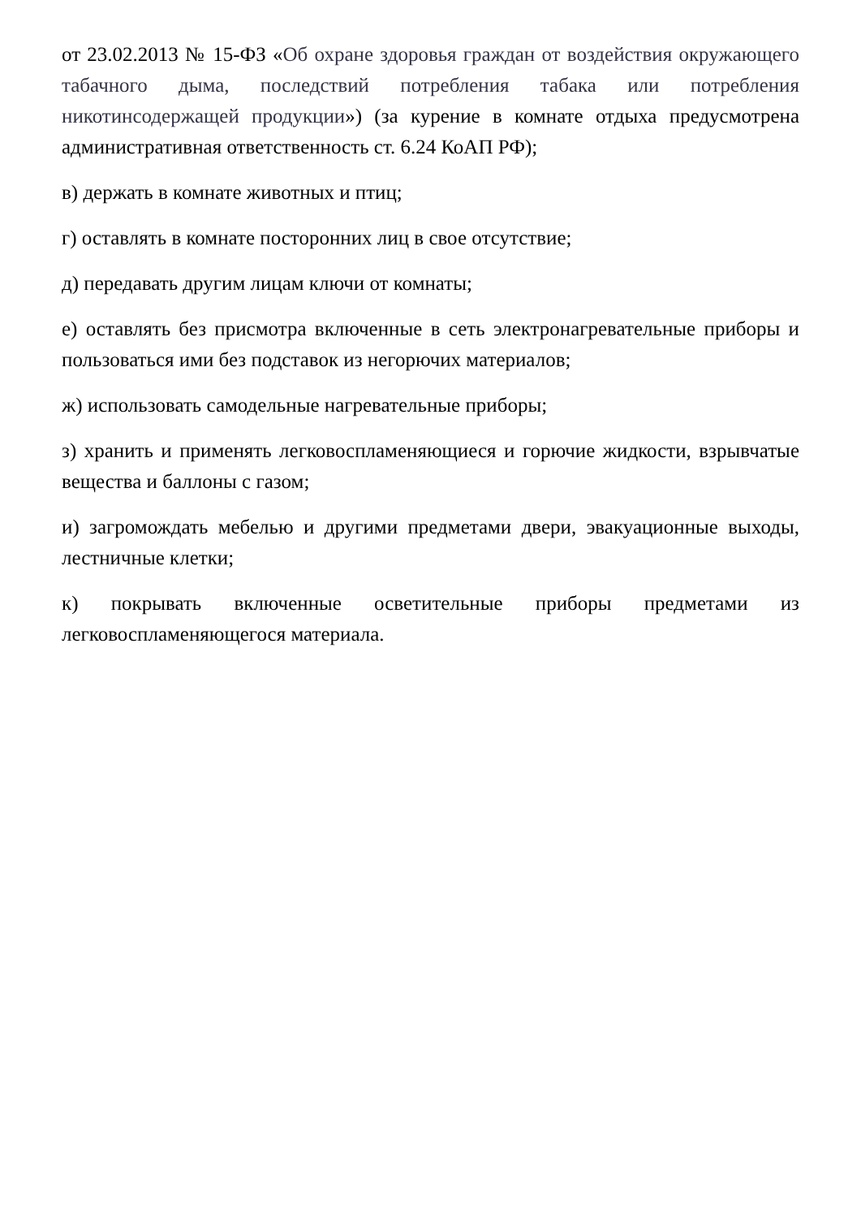от 23.02.2013 № 15-ФЗ «Об охране здоровья граждан от воздействия окружающего табачного дыма, последствий потребления табака или потребления никотинсодержащей продукции») (за курение в комнате отдыха предусмотрена административная ответственность ст. 6.24 КоАП РФ);
в) держать в комнате животных и птиц;
г) оставлять в комнате посторонних лиц в свое отсутствие;
д) передавать другим лицам ключи от комнаты;
е) оставлять без присмотра включенные в сеть электронагревательные приборы и пользоваться ими без подставок из негорючих материалов;
ж) использовать самодельные нагревательные приборы;
з) хранить и применять легковоспламеняющиеся и горючие жидкости, взрывчатые вещества и баллоны с газом;
и) загромождать мебелью и другими предметами двери, эвакуационные выходы, лестничные клетки;
к) покрывать включенные осветительные приборы предметами из легковоспламеняющегося материала.